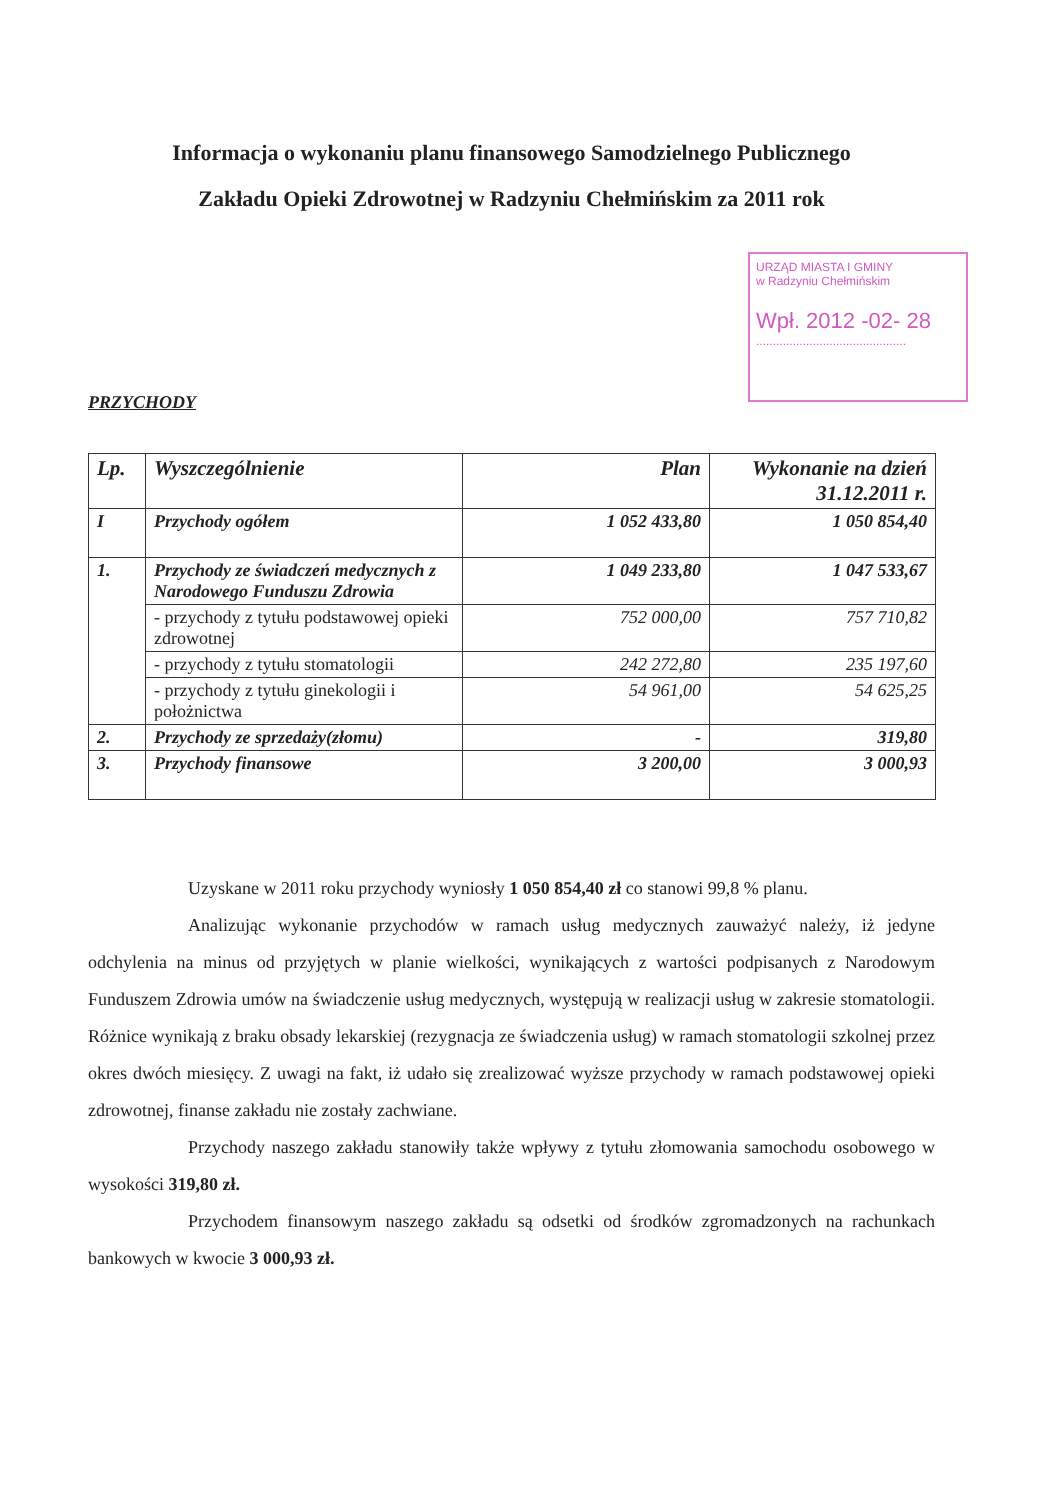Informacja o wykonaniu planu finansowego Samodzielnego Publicznego
Zakładu Opieki Zdrowotnej w Radzyniu Chełmińskim za 2011 rok
URZĄD MIASTA I GMINY
w Radzyniu Chełmińskim
Wpł. 2012 -02- 28
.............................................
PRZYCHODY
| Lp. | Wyszczególnienie | Plan | Wykonanie na dzień 31.12.2011 r. |
| --- | --- | --- | --- |
| I | Przychody ogółem | 1 052 433,80 | 1 050 854,40 |
| 1. | Przychody ze świadczeń medycznych z Narodowego Funduszu Zdrowia | 1 049 233,80 | 1 047 533,67 |
| | - przychody z tytułu podstawowej opieki zdrowotnej | 752 000,00 | 757 710,82 |
| | - przychody z tytułu stomatologii | 242 272,80 | 235 197,60 |
| | - przychody z tytułu ginekologii i położnictwa | 54 961,00 | 54 625,25 |
| 2. | Przychody ze sprzedaży(złomu) | - | 319,80 |
| 3. | Przychody finansowe | 3 200,00 | 3 000,93 |
Uzyskane w 2011 roku przychody wyniosły 1 050 854,40 zł co stanowi 99,8 % planu.
Analizując wykonanie przychodów w ramach usług medycznych zauważyć należy, iż jedyne odchylenia na minus od przyjętych w planie wielkości, wynikających z wartości podpisanych z Narodowym Funduszem Zdrowia umów na świadczenie usług medycznych, występują w realizacji usług w zakresie stomatologii. Różnice wynikają z braku obsady lekarskiej (rezygnacja ze świadczenia usług) w ramach stomatologii szkolnej przez okres dwóch miesięcy. Z uwagi na fakt, iż udało się zrealizować wyższe przychody w ramach podstawowej opieki zdrowotnej, finanse zakładu nie zostały zachwiane.
Przychody naszego zakładu stanowiły także wpływy z tytułu złomowania samochodu osobowego w wysokości 319,80 zł.
Przychodem finansowym naszego zakładu są odsetki od środków zgromadzonych na rachunkach bankowych w kwocie 3 000,93 zł.